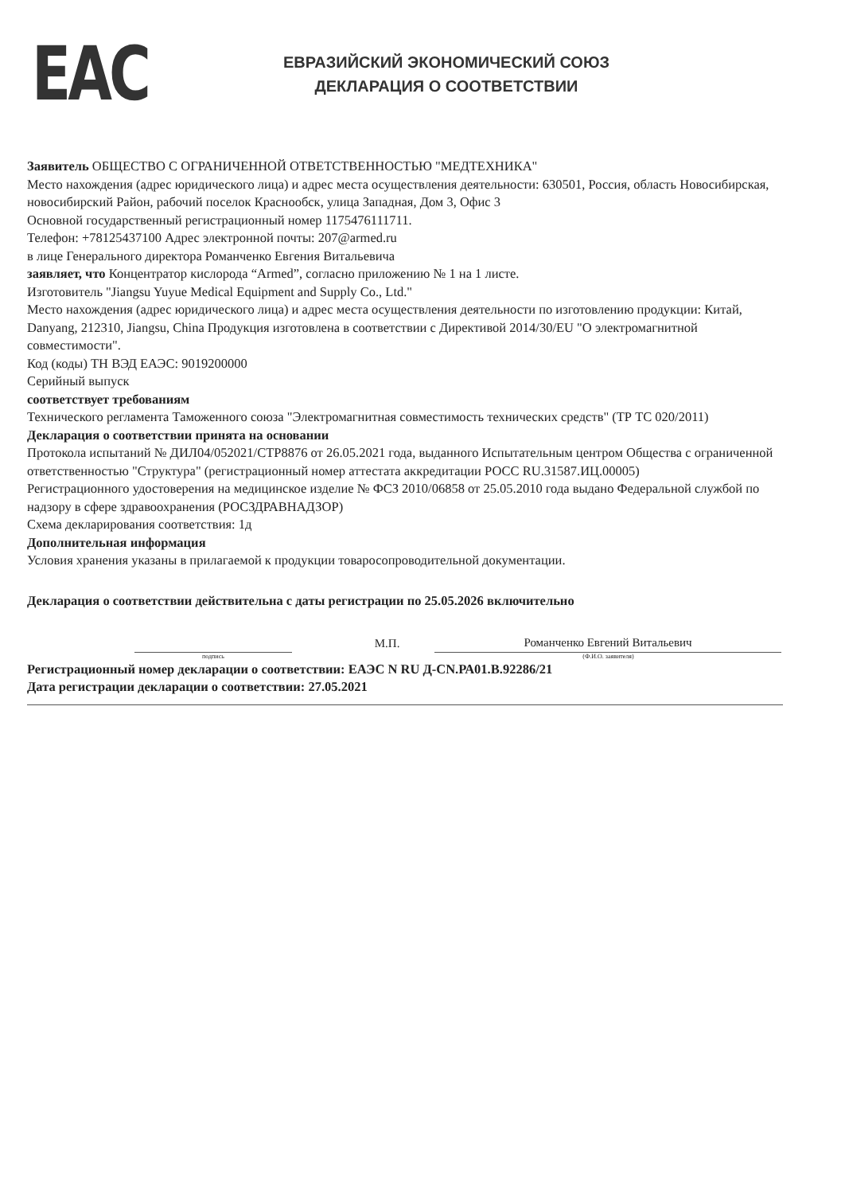EAC
ЕВРАЗИЙСКИЙ ЭКОНОМИЧЕСКИЙ СОЮЗ
ДЕКЛАРАЦИЯ О СООТВЕТСТВИИ
Заявитель ОБЩЕСТВО С ОГРАНИЧЕННОЙ ОТВЕТСТВЕННОСТЬЮ "МЕДТЕХНИКА"
Место нахождения (адрес юридического лица) и адрес места осуществления деятельности: 630501, Россия, область Новосибирская, новосибирский Район, рабочий поселок Краснообск, улица Западная, Дом 3, Офис 3
Основной государственный регистрационный номер 1175476111711.
Телефон: +78125437100 Адрес электронной почты: 207@armed.ru
в лице Генерального директора Романченко Евгения Витальевича
заявляет, что Концентратор кислорода “Armed”, согласно приложению № 1 на 1 листе.
Изготовитель "Jiangsu Yuyue Medical Equipment and Supply Co., Ltd."
Место нахождения (адрес юридического лица) и адрес места осуществления деятельности по изготовлению продукции: Китай, Danyang, 212310, Jiangsu, China Продукция изготовлена в соответствии с Директивой 2014/30/EU "О электромагнитной совместимости".
Код (коды) ТН ВЭД ЕАЭС: 9019200000
Серийный выпуск
соответствует требованиям
Технического регламента Таможенного союза "Электромагнитная совместимость технических средств" (ТР ТС 020/2011)
Декларация о соответствии принята на основании
Протокола испытаний № ДИЛ04/052021/СТР8876 от 26.05.2021 года, выданного Испытательным центром Общества с ограниченной ответственностью "Структура" (регистрационный номер аттестата аккредитации РОСС RU.31587.ИЦ.00005)
Регистрационного удостоверения на медицинское изделие № ФСЗ 2010/06858 от 25.05.2010 года выдано Федеральной службой по надзору в сфере здравоохранения (РОСЗДРАВНАДЗОР)
Схема декларирования соответствия: 1д
Дополнительная информация
Условия хранения указаны в прилагаемой к продукции товаросопроводительной документации.
Декларация о соответствии действительна с даты регистрации по 25.05.2026 включительно
М.П.
Романченко Евгений Витальевич
подпись (Ф.И.О. заявителя)
Регистрационный номер декларации о соответствии: ЕАЭС N RU Д-CN.РА01.В.92286/21
Дата регистрации декларации о соответствии: 27.05.2021